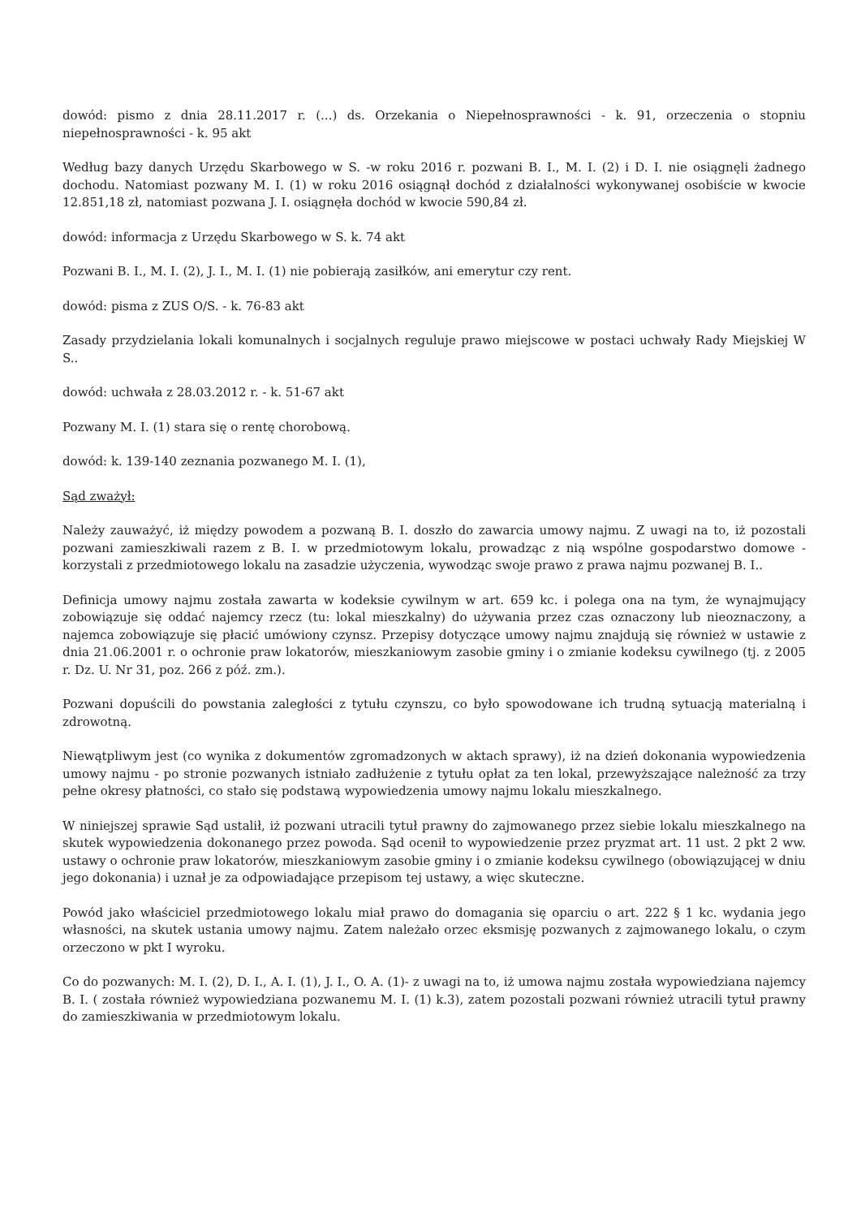dowód: pismo z dnia 28.11.2017 r. (...) ds. Orzekania o Niepełnosprawności - k. 91, orzeczenia o stopniu niepełnosprawności - k. 95 akt
Według bazy danych Urzędu Skarbowego w S. -w roku 2016 r. pozwani B. I., M. I. (2) i D. I. nie osiągnęli żadnego dochodu. Natomiast pozwany M. I. (1) w roku 2016 osiągnął dochód z działalności wykonywanej osobiście w kwocie 12.851,18 zł, natomiast pozwana J. I. osiągnęła dochód w kwocie 590,84 zł.
dowód: informacja z Urzędu Skarbowego w S. k. 74 akt
Pozwani B. I., M. I. (2), J. I., M. I. (1) nie pobierają zasiłków, ani emerytur czy rent.
dowód: pisma z ZUS O/S. - k. 76-83 akt
Zasady przydzielania lokali komunalnych i socjalnych reguluje prawo miejscowe w postaci uchwały Rady Miejskiej W S..
dowód: uchwała z 28.03.2012 r. - k. 51-67 akt
Pozwany M. I. (1) stara się o rentę chorobową.
dowód: k. 139-140 zeznania pozwanego M. I. (1),
Sąd zważył:
Należy zauważyć, iż między powodem a pozwaną B. I. doszło do zawarcia umowy najmu. Z uwagi na to, iż pozostali pozwani zamieszkiwali razem z B. I. w przedmiotowym lokalu, prowadząc z nią wspólne gospodarstwo domowe - korzystali z przedmiotowego lokalu na zasadzie użyczenia, wywodząc swoje prawo z prawa najmu pozwanej B. I..
Definicja umowy najmu została zawarta w kodeksie cywilnym w art. 659 kc. i polega ona na tym, że wynajmujący zobowiązuje się oddać najemcy rzecz (tu: lokal mieszkalny) do używania przez czas oznaczony lub nieoznaczony, a najemca zobowiązuje się płacić umówiony czynsz. Przepisy dotyczące umowy najmu znajdują się również w ustawie z dnia 21.06.2001 r. o ochronie praw lokatorów, mieszkaniowym zasobie gminy i o zmianie kodeksu cywilnego (tj. z 2005 r. Dz. U. Nr 31, poz. 266 z póź. zm.).
Pozwani dopuścili do powstania zaległości z tytułu czynszu, co było spowodowane ich trudną sytuacją materialną i zdrowotną.
Niewątpliwym jest (co wynika z dokumentów zgromadzonych w aktach sprawy), iż na dzień dokonania wypowiedzenia umowy najmu - po stronie pozwanych istniało zadłużenie z tytułu opłat za ten lokal, przewyższające należność za trzy pełne okresy płatności, co stało się podstawą wypowiedzenia umowy najmu lokalu mieszkalnego.
W niniejszej sprawie Sąd ustalił, iż pozwani utracili tytuł prawny do zajmowanego przez siebie lokalu mieszkalnego na skutek wypowiedzenia dokonanego przez powoda. Sąd ocenił to wypowiedzenie przez pryzmat art. 11 ust. 2 pkt 2 ww. ustawy o ochronie praw lokatorów, mieszkaniowym zasobie gminy i o zmianie kodeksu cywilnego (obowiązującej w dniu jego dokonania) i uznał je za odpowiadające przepisom tej ustawy, a więc skuteczne.
Powód jako właściciel przedmiotowego lokalu miał prawo do domagania się oparciu o art. 222 § 1 kc. wydania jego własności, na skutek ustania umowy najmu. Zatem należało orzec eksmisję pozwanych z zajmowanego lokalu, o czym orzeczono w pkt I wyroku.
Co do pozwanych: M. I. (2), D. I., A. I. (1), J. I., O. A. (1)- z uwagi na to, iż umowa najmu została wypowiedziana najemcy B. I. ( została również wypowiedziana pozwanemu M. I. (1) k.3), zatem pozostali pozwani również utracili tytuł prawny do zamieszkiwania w przedmiotowym lokalu.